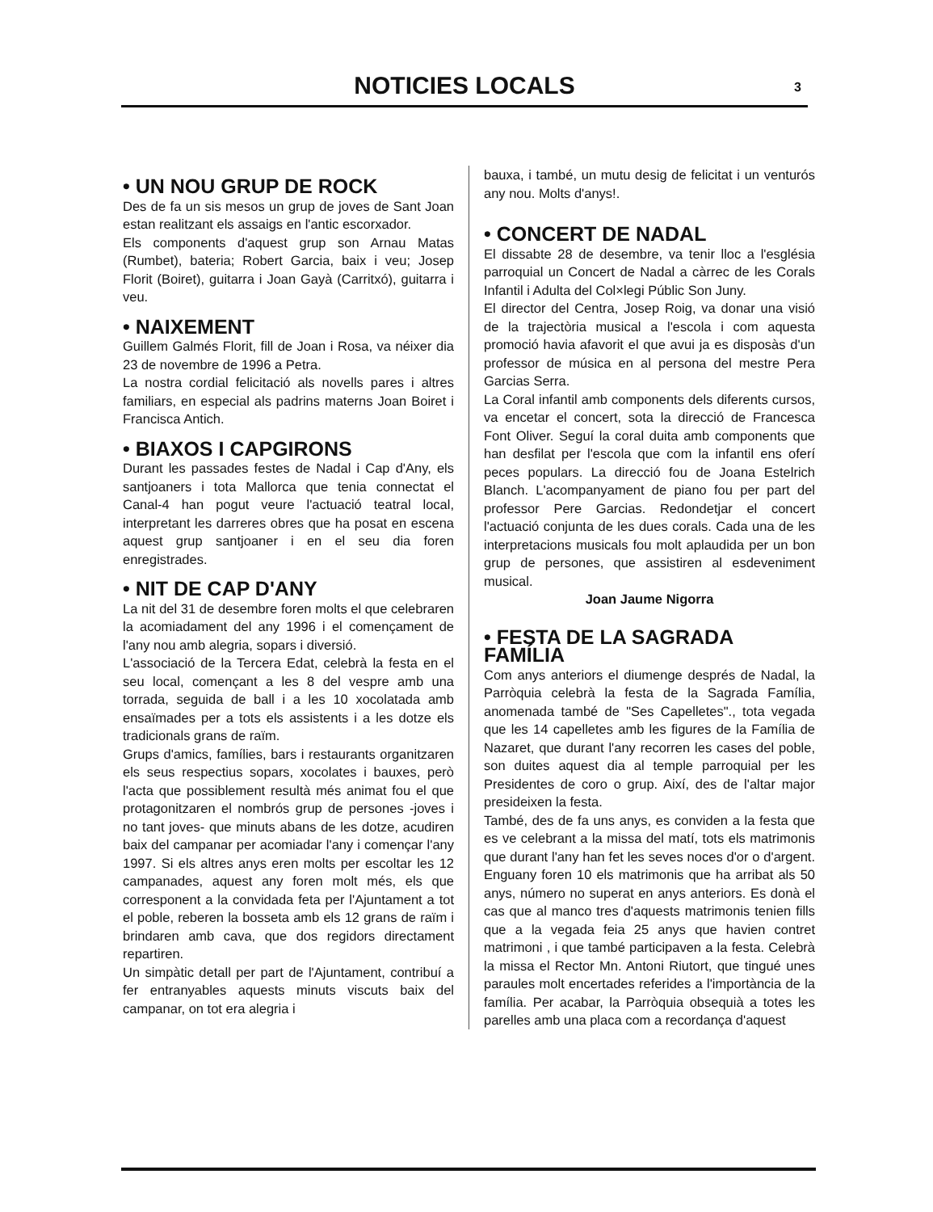NOTICIES LOCALS
3
• UN NOU GRUP DE ROCK
Des de fa un sis mesos un grup de joves de Sant Joan estan realitzant els assaigs en l'antic escorxador.
Els components d'aquest grup son Arnau Matas (Rumbet), bateria; Robert Garcia, baix i veu; Josep Florit (Boiret), guitarra i Joan Gayà (Carritxó), guitarra i veu.
• NAIXEMENT
Guillem Galmés Florit, fill de Joan i Rosa, va néixer dia 23 de novembre de 1996 a Petra.
La nostra cordial felicitació als novells pares i altres familiars, en especial als padrins materns Joan Boiret i Francisca Antich.
• BIAXOS I CAPGIRONS
Durant les passades festes de Nadal i Cap d'Any, els santjoaners i tota Mallorca que tenia connectat el Canal-4 han pogut veure l'actuació teatral local, interpretant les darreres obres que ha posat en escena aquest grup santjoaner i en el seu dia foren enregistrades.
• NIT DE CAP D'ANY
La nit del 31 de desembre foren molts el que celebraren la acomiadament del any 1996 i el començament de l'any nou amb alegria, sopars i diversió.
L'associació de la Tercera Edat, celebrà la festa en el seu local, començant a les 8 del vespre amb una torrada, seguida de ball i a les 10 xocolatada amb ensaïmades per a tots els assistents i a les dotze els tradicionals grans de raïm.
Grups d'amics, famílies, bars i restaurants organitzaren els seus respectius sopars, xocolates i bauxes, però l'acta que possiblement resultà més animat fou el que protagonitzaren el nombrós grup de persones -joves i no tant joves- que minuts abans de les dotze, acudiren baix del campanar per acomiadar l'any i començar l'any 1997. Si els altres anys eren molts per escoltar les 12 campanades, aquest any foren molt més, els que corresponent a la convidada feta per l'Ajuntament a tot el poble, reberen la bosseta amb els 12 grans de raïm i brindaren amb cava, que dos regidors directament repartiren.
Un simpàtic detall per part de l'Ajuntament, contribuí a fer entranyables aquests minuts viscuts baix del campanar, on tot era alegria i
bauxa, i també, un mutu desig de felicitat i un venturós any nou. Molts d'anys!.
• CONCERT DE NADAL
El dissabte 28 de desembre, va tenir lloc a l'església parroquial un Concert de Nadal a càrrec de les Corals Infantil i Adulta del Col×legi Públic Son Juny.
El director del Centra, Josep Roig, va donar una visió de la trajectòria musical a l'escola i com aquesta promoció havia afavorit el que avui ja es disposàs d'un professor de música en al persona del mestre Pera Garcias Serra.
La Coral infantil amb components dels diferents cursos, va encetar el concert, sota la direcció de Francesca Font Oliver. Seguí la coral duita amb components que han desfilat per l'escola que com la infantil ens oferí peces populars. La direcció fou de Joana Estelrich Blanch. L'acompanyament de piano fou per part del professor Pere Garcias. Redondetjar el concert l'actuació conjunta de les dues corals. Cada una de les interpretacions musicals fou molt aplaudida per un bon grup de persones, que assistiren al esdeveniment musical.
Joan Jaume Nigorra
• FESTA DE LA SAGRADA FAMÍLIA
Com anys anteriors el diumenge després de Nadal, la Parròquia celebrà la festa de la Sagrada Família, anomenada també de "Ses Capelletes"., tota vegada que les 14 capelletes amb les figures de la Família de Nazaret, que durant l'any recorren les cases del poble, son duites aquest dia al temple parroquial per les Presidentes de coro o grup. Així, des de l'altar major presideixen la festa.
També, des de fa uns anys, es conviden a la festa que es ve celebrant a la missa del matí, tots els matrimonis que durant l'any han fet les seves noces d'or o d'argent. Enguany foren 10 els matrimonis que ha arribat als 50 anys, número no superat en anys anteriors. Es donà el cas que al manco tres d'aquests matrimonis tenien fills que a la vegada feia 25 anys que havien contret matrimoni , i que també participaven a la festa. Celebrà la missa el Rector Mn. Antoni Riutort, que tingué unes paraules molt encertades referides a l'importància de la família. Per acabar, la Parròquia obsequià a totes les parelles amb una placa com a recordança d'aquest